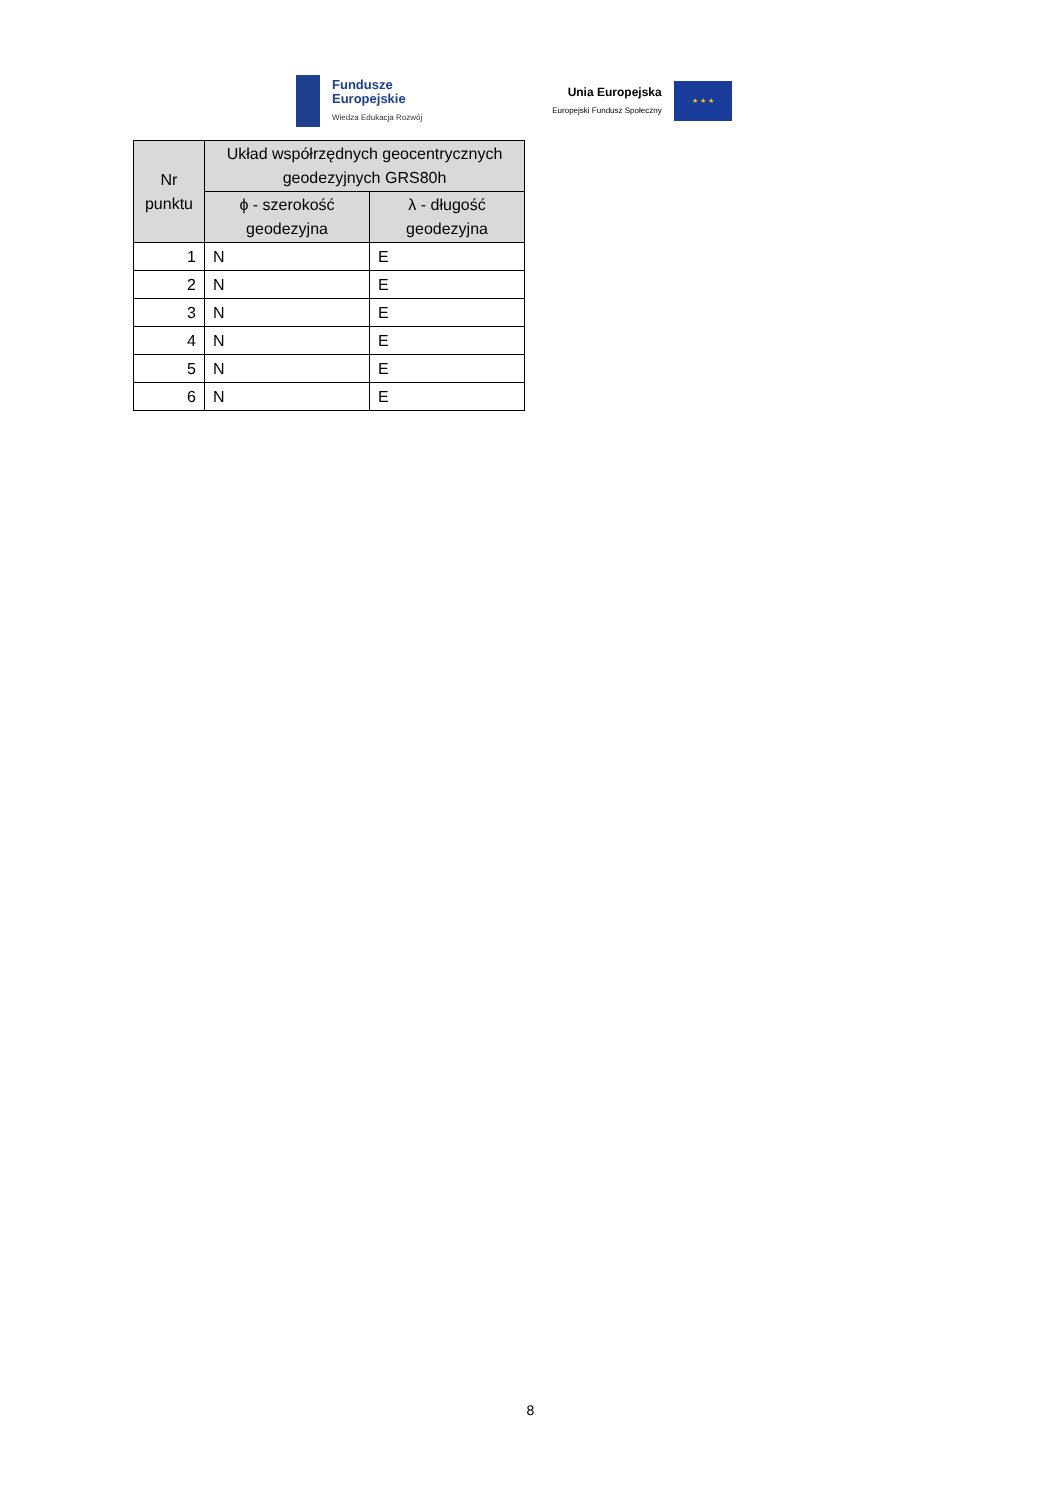Fundusze
Europejskie
Wiedza Edukacja Rozwój
Unia Europejska
Europejski Fundusz Społeczny
★ ★ ★
| Nr punktu | Układ współrzędnych geocentrycznych geodezyjnych GRS80h | |
| --- | --- | --- |
| | ϕ - szerokość geodezyjna | λ - długość geodezyjna |
| 1 | N | E |
| 2 | N | E |
| 3 | N | E |
| 4 | N | E |
| 5 | N | E |
| 6 | N | E |
8